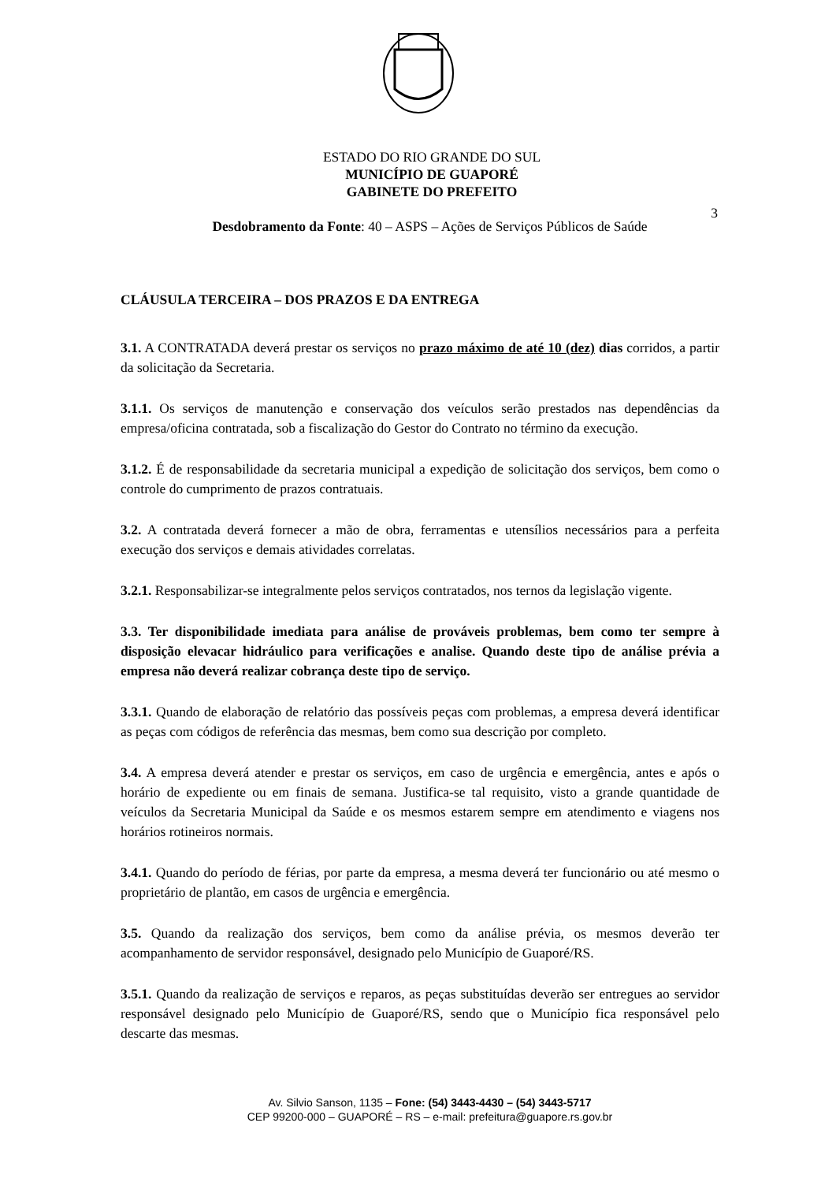ESTADO DO RIO GRANDE DO SUL
MUNICÍPIO DE GUAPORÉ
GABINETE DO PREFEITO
3
Desdobramento da Fonte: 40 – ASPS – Ações de Serviços Públicos de Saúde
CLÁUSULA TERCEIRA – DOS PRAZOS E DA ENTREGA
3.1. A CONTRATADA deverá prestar os serviços no prazo máximo de até 10 (dez) dias corridos, a partir da solicitação da Secretaria.
3.1.1. Os serviços de manutenção e conservação dos veículos serão prestados nas dependências da empresa/oficina contratada, sob a fiscalização do Gestor do Contrato no término da execução.
3.1.2. É de responsabilidade da secretaria municipal a expedição de solicitação dos serviços, bem como o controle do cumprimento de prazos contratuais.
3.2. A contratada deverá fornecer a mão de obra, ferramentas e utensílios necessários para a perfeita execução dos serviços e demais atividades correlatas.
3.2.1. Responsabilizar-se integralmente pelos serviços contratados, nos ternos da legislação vigente.
3.3. Ter disponibilidade imediata para análise de prováveis problemas, bem como ter sempre à disposição elevacar hidráulico para verificações e analise. Quando deste tipo de análise prévia a empresa não deverá realizar cobrança deste tipo de serviço.
3.3.1. Quando de elaboração de relatório das possíveis peças com problemas, a empresa deverá identificar as peças com códigos de referência das mesmas, bem como sua descrição por completo.
3.4. A empresa deverá atender e prestar os serviços, em caso de urgência e emergência, antes e após o horário de expediente ou em finais de semana. Justifica-se tal requisito, visto a grande quantidade de veículos da Secretaria Municipal da Saúde e os mesmos estarem sempre em atendimento e viagens nos horários rotineiros normais.
3.4.1. Quando do período de férias, por parte da empresa, a mesma deverá ter funcionário ou até mesmo o proprietário de plantão, em casos de urgência e emergência.
3.5. Quando da realização dos serviços, bem como da análise prévia, os mesmos deverão ter acompanhamento de servidor responsável, designado pelo Município de Guaporé/RS.
3.5.1. Quando da realização de serviços e reparos, as peças substituídas deverão ser entregues ao servidor responsável designado pelo Município de Guaporé/RS, sendo que o Município fica responsável pelo descarte das mesmas.
Av. Silvio Sanson, 1135 – Fone: (54) 3443-4430 – (54) 3443-5717
CEP 99200-000 – GUAPORÉ – RS – e-mail: prefeitura@guapore.rs.gov.br